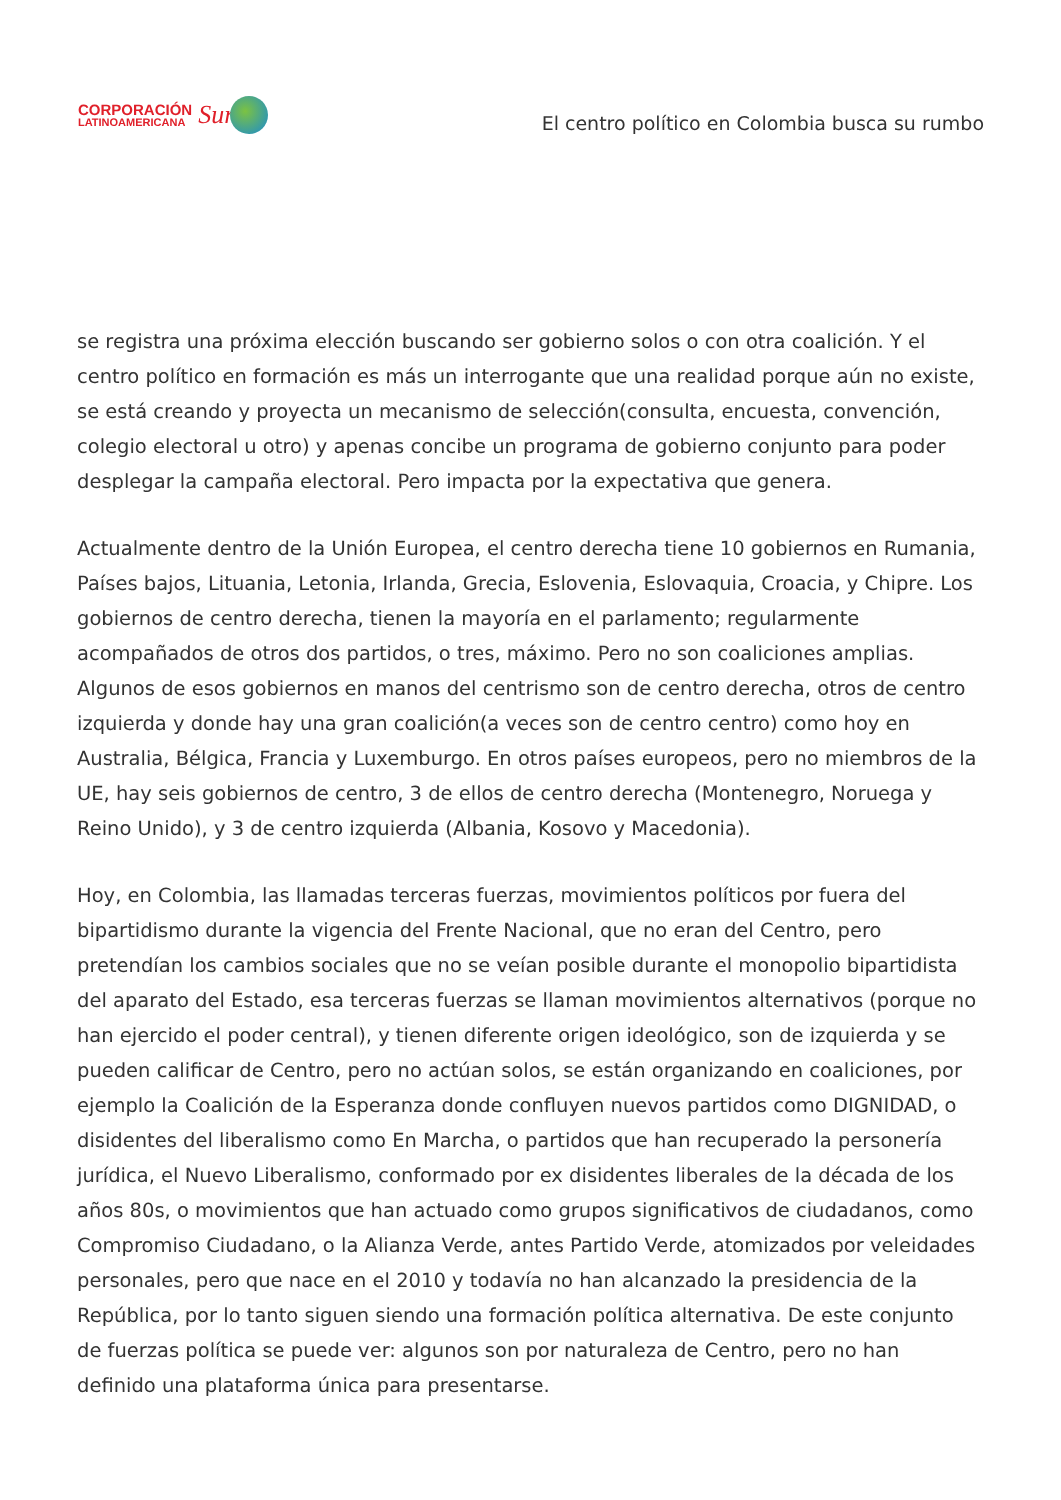CORPORACIÓN
LATINOAMERICANA
Sur
El centro político en Colombia busca su rumbo
se registra una próxima elección buscando ser gobierno solos o con otra coalición. Y el centro político en formación es más un interrogante que una realidad porque aún no existe, se está creando y proyecta un mecanismo de selección(consulta, encuesta, convención, colegio electoral u otro) y apenas concibe un programa de gobierno conjunto para poder desplegar la campaña electoral. Pero impacta por la expectativa que genera.
Actualmente dentro de la Unión Europea, el centro derecha tiene 10 gobiernos en Rumania, Países bajos, Lituania, Letonia, Irlanda, Grecia, Eslovenia, Eslovaquia, Croacia, y Chipre. Los gobiernos de centro derecha, tienen la mayoría en el parlamento; regularmente acompañados de otros dos partidos, o tres, máximo. Pero no son coaliciones amplias. Algunos de esos gobiernos en manos del centrismo son de centro derecha, otros de centro izquierda y donde hay una gran coalición(a veces son de centro centro) como hoy en Australia, Bélgica, Francia y Luxemburgo. En otros países europeos, pero no miembros de la UE, hay seis gobiernos de centro, 3 de ellos de centro derecha (Montenegro, Noruega y Reino Unido), y 3 de centro izquierda (Albania, Kosovo y Macedonia).
Hoy, en Colombia, las llamadas terceras fuerzas, movimientos políticos por fuera del bipartidismo durante la vigencia del Frente Nacional, que no eran del Centro, pero pretendían los cambios sociales que no se veían posible durante el monopolio bipartidista del aparato del Estado, esa terceras fuerzas se llaman movimientos alternativos (porque no han ejercido el poder central), y tienen diferente origen ideológico, son de izquierda y se pueden calificar de Centro, pero no actúan solos, se están organizando en coaliciones, por ejemplo la Coalición de la Esperanza donde confluyen nuevos partidos como DIGNIDAD, o disidentes del liberalismo como En Marcha, o partidos que han recuperado la personería jurídica, el Nuevo Liberalismo, conformado por ex disidentes liberales de la década de los años 80s, o movimientos que han actuado como grupos significativos de ciudadanos, como Compromiso Ciudadano, o la Alianza Verde, antes Partido Verde, atomizados por veleidades personales, pero que nace en el 2010 y todavía no han alcanzado la presidencia de la República, por lo tanto siguen siendo una formación política alternativa. De este conjunto de fuerzas política se puede ver: algunos son por naturaleza de Centro, pero no han definido una plataforma única para presentarse.